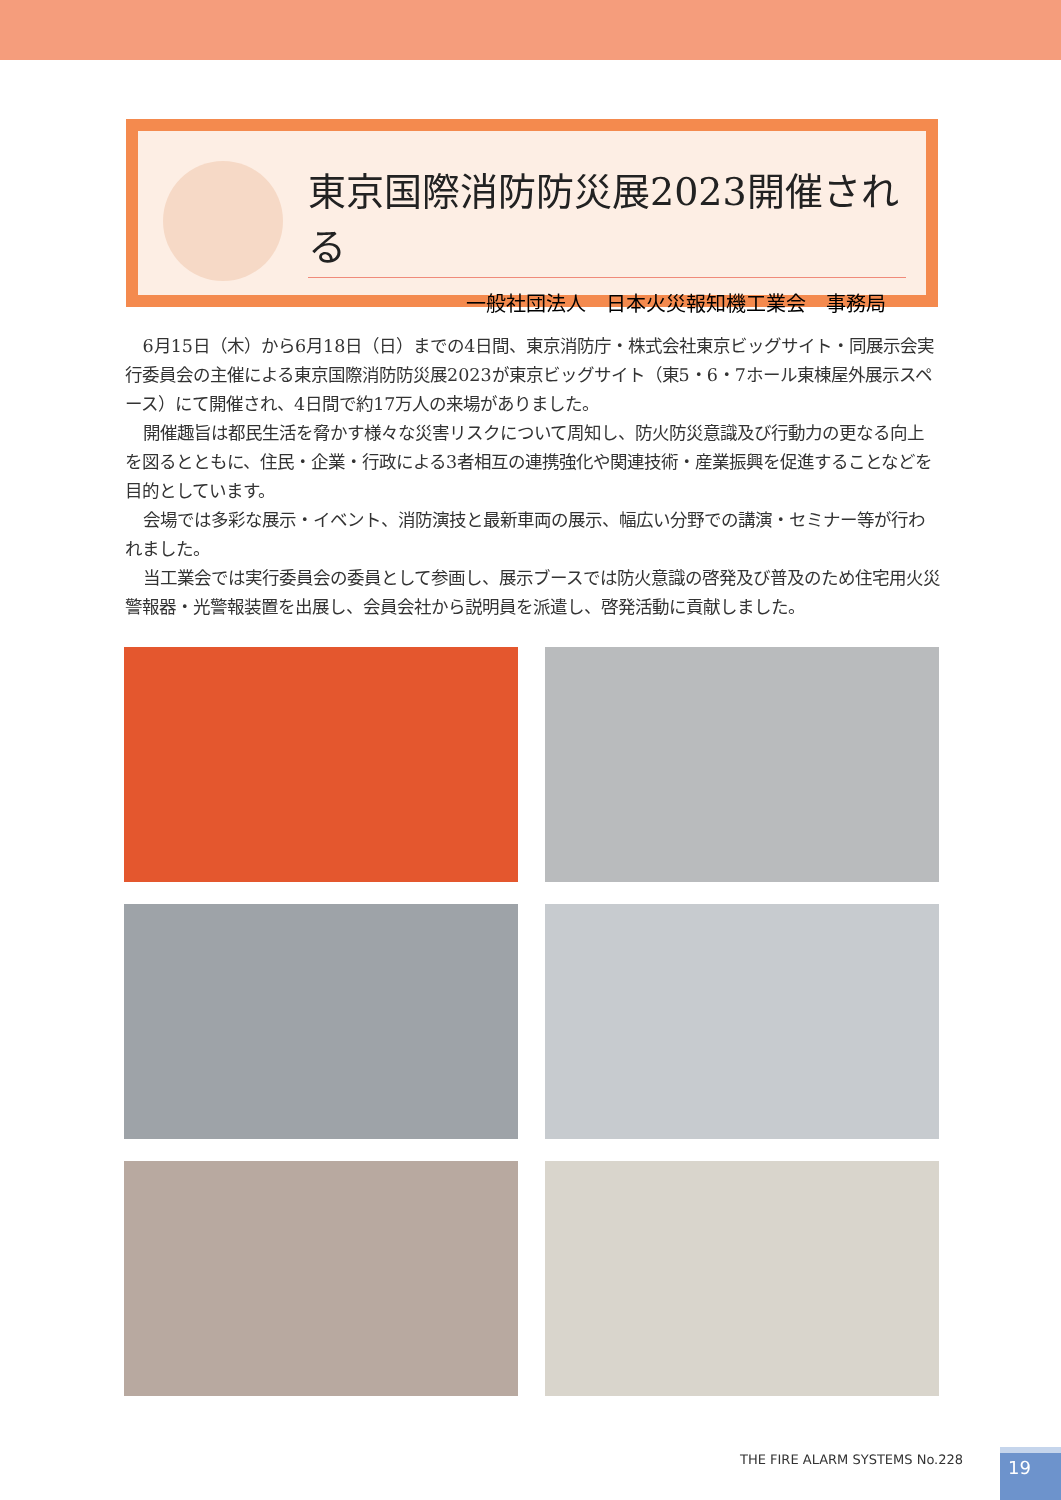東京国際消防防災展2023開催される
一般社団法人　日本火災報知機工業会　事務局
6月15日（木）から6月18日（日）までの4日間、東京消防庁・株式会社東京ビッグサイト・同展示会実行委員会の主催による東京国際消防防災展2023が東京ビッグサイト（東5・6・7ホール東棟屋外展示スペース）にて開催され、4日間で約17万人の来場がありました。
開催趣旨は都民生活を脅かす様々な災害リスクについて周知し、防火防災意識及び行動力の更なる向上を図るとともに、住民・企業・行政による3者相互の連携強化や関連技術・産業振興を促進することなどを目的としています。
会場では多彩な展示・イベント、消防演技と最新車両の展示、幅広い分野での講演・セミナー等が行われました。
当工業会では実行委員会の委員として参画し、展示ブースでは防火意識の啓発及び普及のため住宅用火災警報器・光警報装置を出展し、会員会社から説明員を派遣し、啓発活動に貢献しました。
THE FIRE ALARM SYSTEMS No.228 19